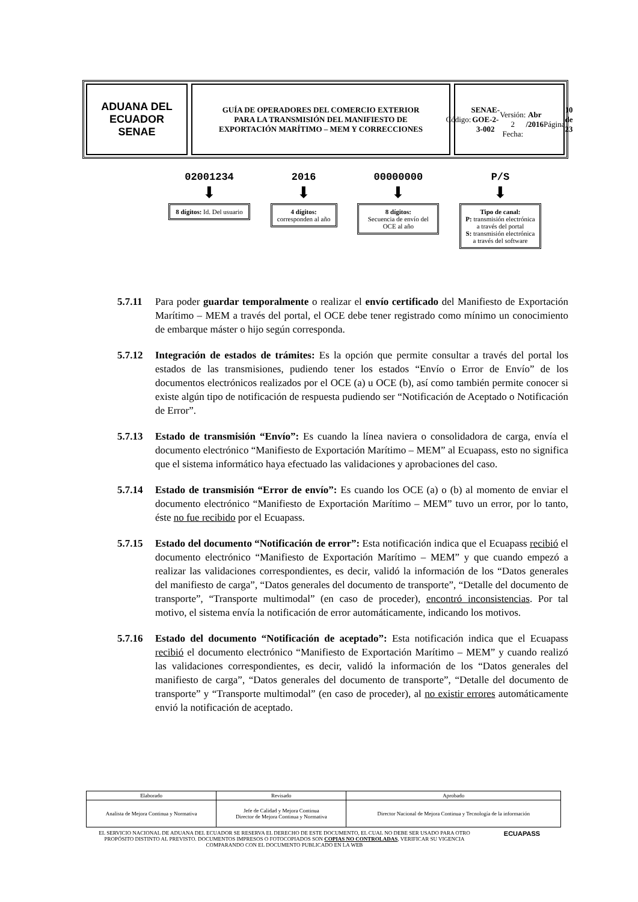ADUANA DEL ECUADOR
SENAE
GUÍA DE OPERADORES DEL COMERCIO EXTERIOR
PARA LA TRANSMISIÓN DEL MANIFIESTO DE
EXPORTACIÓN MARÍTIMO – MEM Y CORRECCIONES
Código:
SENAE-GOE-2-3-002
Versión: 2
Fecha: Abr /2016
Página 10 de 23
02001234
⬇
8 dígitos: Id. Del usuario
2016
⬇
4 dígitos:
corresponden al año
00000000
⬇
8 dígitos:
Secuencia de envío del OCE al año
P/S
⬇
Tipo de canal:
P: transmisión electrónica a través del portal
S: transmisión electrónica a través del software
5.7.11 Para poder guardar temporalmente o realizar el envío certificado del Manifiesto de Exportación Marítimo – MEM a través del portal, el OCE debe tener registrado como mínimo un conocimiento de embarque máster o hijo según corresponda.
5.7.12 Integración de estados de trámites: Es la opción que permite consultar a través del portal los estados de las transmisiones, pudiendo tener los estados “Envío o Error de Envío” de los documentos electrónicos realizados por el OCE (a) u OCE (b), así como también permite conocer si existe algún tipo de notificación de respuesta pudiendo ser “Notificación de Aceptado o Notificación de Error”.
5.7.13 Estado de transmisión “Envío”: Es cuando la línea naviera o consolidadora de carga, envía el documento electrónico “Manifiesto de Exportación Marítimo – MEM” al Ecuapass, esto no significa que el sistema informático haya efectuado las validaciones y aprobaciones del caso.
5.7.14 Estado de transmisión “Error de envío”: Es cuando los OCE (a) o (b) al momento de enviar el documento electrónico “Manifiesto de Exportación Marítimo – MEM” tuvo un error, por lo tanto, éste no fue recibido por el Ecuapass.
5.7.15 Estado del documento “Notificación de error”: Esta notificación indica que el Ecuapass recibió el documento electrónico “Manifiesto de Exportación Marítimo – MEM” y que cuando empezó a realizar las validaciones correspondientes, es decir, validó la información de los “Datos generales del manifiesto de carga”, “Datos generales del documento de transporte”, “Detalle del documento de transporte”, “Transporte multimodal” (en caso de proceder), encontró inconsistencias. Por tal motivo, el sistema envía la notificación de error automáticamente, indicando los motivos.
5.7.16 Estado del documento “Notificación de aceptado”: Esta notificación indica que el Ecuapass recibió el documento electrónico “Manifiesto de Exportación Marítimo – MEM” y cuando realizó las validaciones correspondientes, es decir, validó la información de los “Datos generales del manifiesto de carga”, “Datos generales del documento de transporte”, “Detalle del documento de transporte” y “Transporte multimodal” (en caso de proceder), al no existir errores automáticamente envió la notificación de aceptado.
| Elaborado | Revisado | Aprobado |
| Analista de Mejora Continua y Normativa | Jefe de Calidad y Mejora Continua Director de Mejora Continua y Normativa | Director Nacional de Mejora Continua y Tecnología de la información |
EL SERVICIO NACIONAL DE ADUANA DEL ECUADOR SE RESERVA EL DERECHO DE ESTE DOCUMENTO, EL CUAL NO DEBE SER USADO PARA OTRO PROPÓSITO DISTINTO AL PREVISTO. DOCUMENTOS IMPRESOS O FOTOCOPIADOS SON COPIAS NO CONTROLADAS, VERIFICAR SU VIGENCIA COMPARANDO CON EL DOCUMENTO PUBLICADO EN LA WEB
ECUAPASS